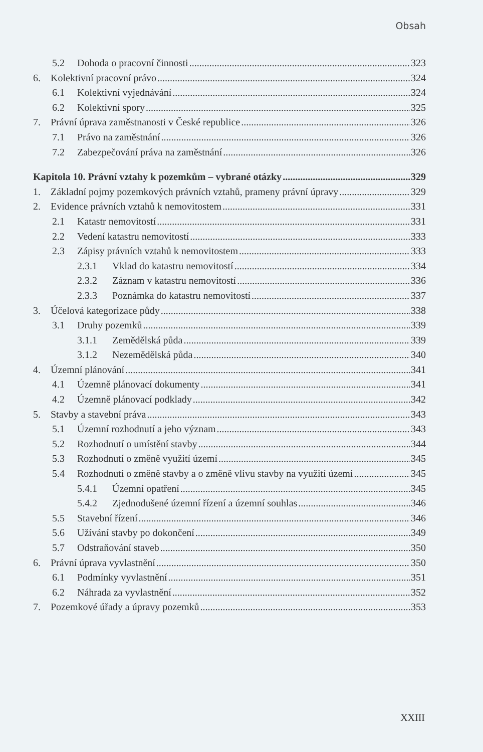Obsah
5.2 Dohoda o pracovní činnosti 323
6. Kolektivní pracovní právo 324
6.1 Kolektivní vyjednávání 324
6.2 Kolektivní spory 325
7. Právní úprava zaměstnanosti v České republice 326
7.1 Právo na zaměstnání 326
7.2 Zabezpečování práva na zaměstnání 326
Kapitola 10. Právní vztahy k pozemkům – vybrané otázky 329
1. Základní pojmy pozemkových právních vztahů, prameny právní úpravy 329
2. Evidence právních vztahů k nemovitostem 331
2.1 Katastr nemovitostí 331
2.2 Vedení katastru nemovitostí 333
2.3 Zápisy právních vztahů k nemovitostem 333
2.3.1 Vklad do katastru nemovitostí 334
2.3.2 Záznam v katastru nemovitostí 336
2.3.3 Poznámka do katastru nemovitostí 337
3. Účelová kategorizace půdy 338
3.1 Druhy pozemků 339
3.1.1 Zemědělská půda 339
3.1.2 Nezemědělská půda 340
4. Územní plánování 341
4.1 Územně plánovací dokumenty 341
4.2 Územně plánovací podklady 342
5. Stavby a stavební práva 343
5.1 Územní rozhodnutí a jeho význam 343
5.2 Rozhodnutí o umístění stavby 344
5.3 Rozhodnutí o změně využití území 345
5.4 Rozhodnutí o změně stavby a o změně vlivu stavby na využití území 345
5.4.1 Územní opatření 345
5.4.2 Zjednodušené územní řízení a územní souhlas 346
5.5 Stavební řízení 346
5.6 Užívání stavby po dokončení 349
5.7 Odstraňování staveb 350
6. Právní úprava vyvlastnění 350
6.1 Podmínky vyvlastnění 351
6.2 Náhrada za vyvlastnění 352
7. Pozemkové úřady a úpravy pozemků 353
XXIII